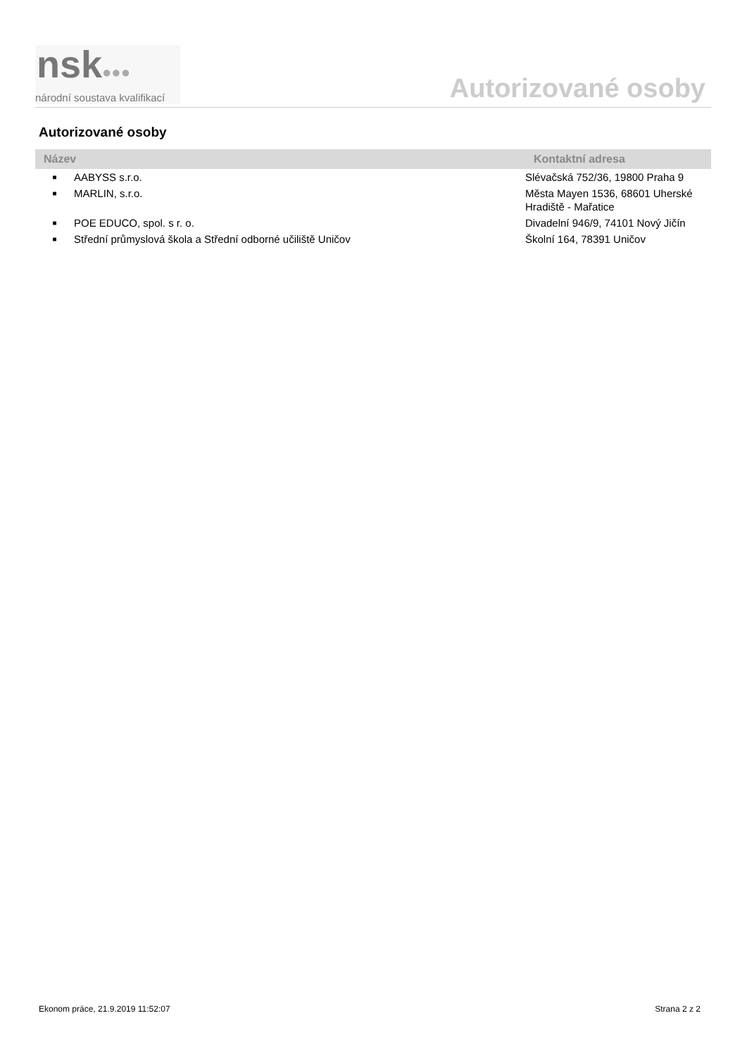nsk●●●
národní soustava kvalifikací
Autorizované osoby
Autorizované osoby
| Název | | Kontaktní adresa |
| --- | --- | --- |
| ■ | AABYSS s.r.o. | Slévačská 752/36, 19800 Praha 9 |
| ■ | MARLIN, s.r.o. | Města Mayen 1536, 68601 Uherské Hradiště - Mařatice |
| ■ | POE EDUCO, spol. s r. o. | Divadelní 946/9, 74101 Nový Jičín |
| ■ | Střední průmyslová škola a Střední odborné učiliště Uničov | Školní 164, 78391 Uničov |
Ekonom práce, 21.9.2019 11:52:07 Strana 2 z 2